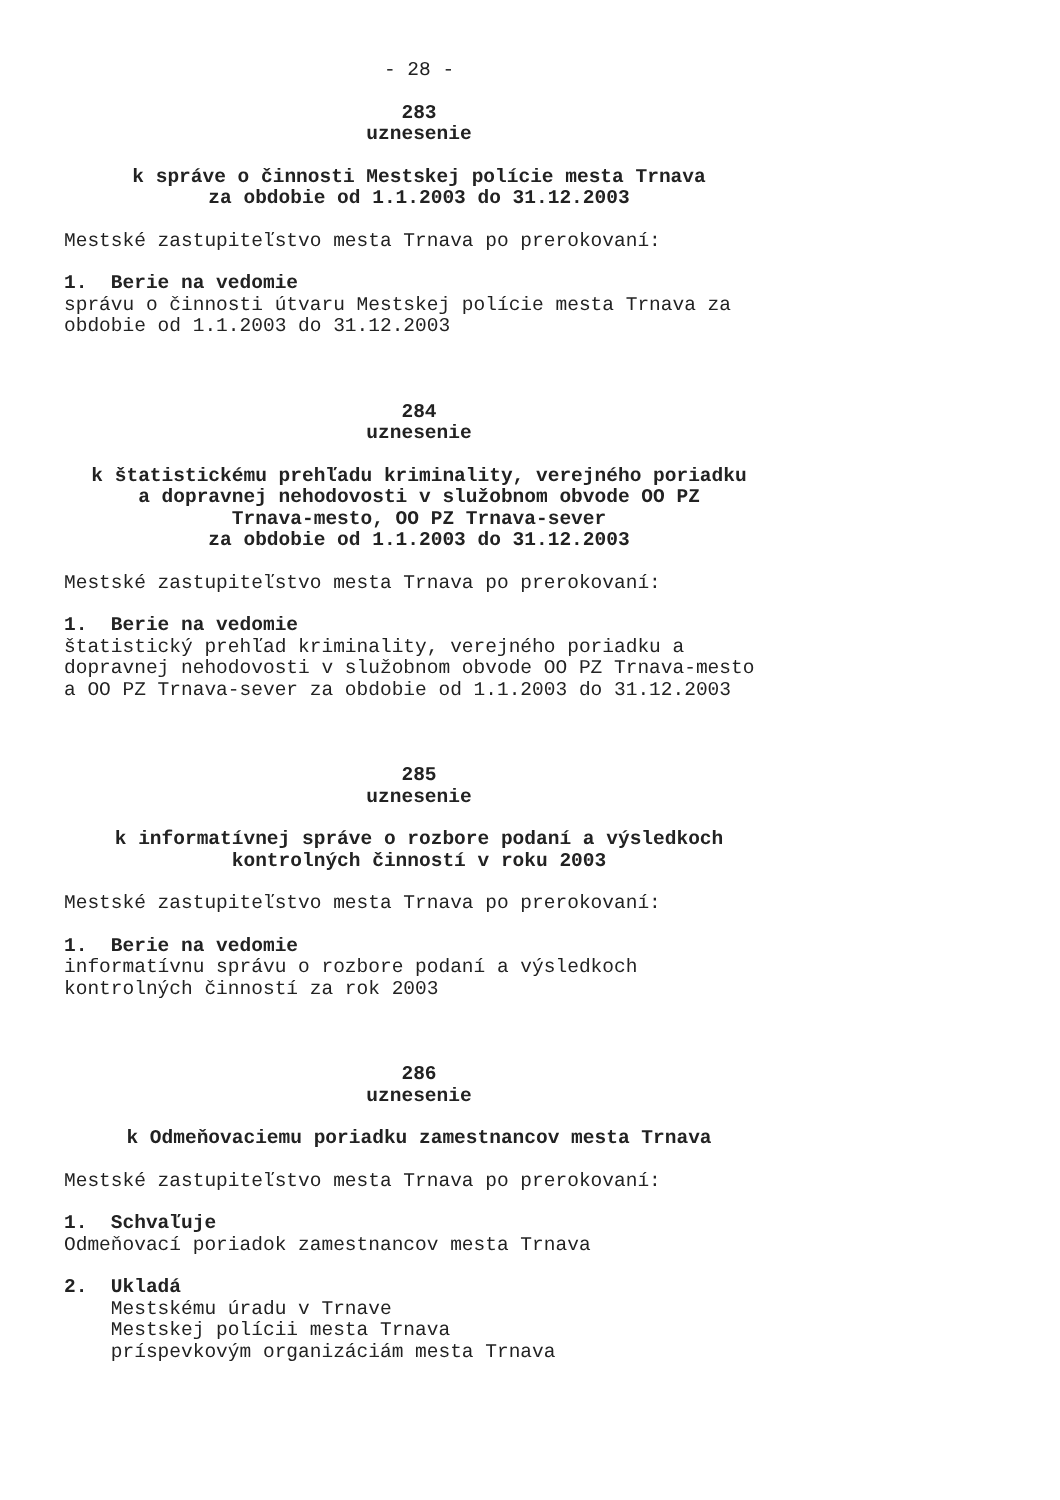- 28 -
283
uznesenie
k správe o činnosti Mestskej polície mesta Trnava
za obdobie od 1.1.2003 do 31.12.2003
Mestské zastupiteľstvo mesta Trnava po prerokovaní:
1. Berie na vedomie
správu o činnosti útvaru Mestskej polície mesta Trnava za obdobie od 1.1.2003 do 31.12.2003
284
uznesenie
k štatistickému prehľadu kriminality, verejného poriadku
a dopravnej nehodovosti v služobnom obvode OO PZ
Trnava-mesto, OO PZ Trnava-sever
za obdobie od 1.1.2003 do 31.12.2003
Mestské zastupiteľstvo mesta Trnava po prerokovaní:
1. Berie na vedomie
štatistický prehľad kriminality, verejného poriadku a dopravnej nehodovosti v služobnom obvode OO PZ Trnava-mesto a OO PZ Trnava-sever za obdobie od 1.1.2003 do 31.12.2003
285
uznesenie
k informatívnej správe o rozbore podaní a výsledkoch
kontrolných činností v roku 2003
Mestské zastupiteľstvo mesta Trnava po prerokovaní:
1. Berie na vedomie
informatívnu správu o rozbore podaní a výsledkoch kontrolných činností za rok 2003
286
uznesenie
k Odmeňovaciemu poriadku zamestnancov mesta Trnava
Mestské zastupiteľstvo mesta Trnava po prerokovaní:
1. Schvaľuje
Odmeňovací poriadok zamestnancov mesta Trnava
2. Ukladá
Mestskému úradu v Trnave Mestskej polícii mesta Trnava príspevkovým organizáciám mesta Trnava